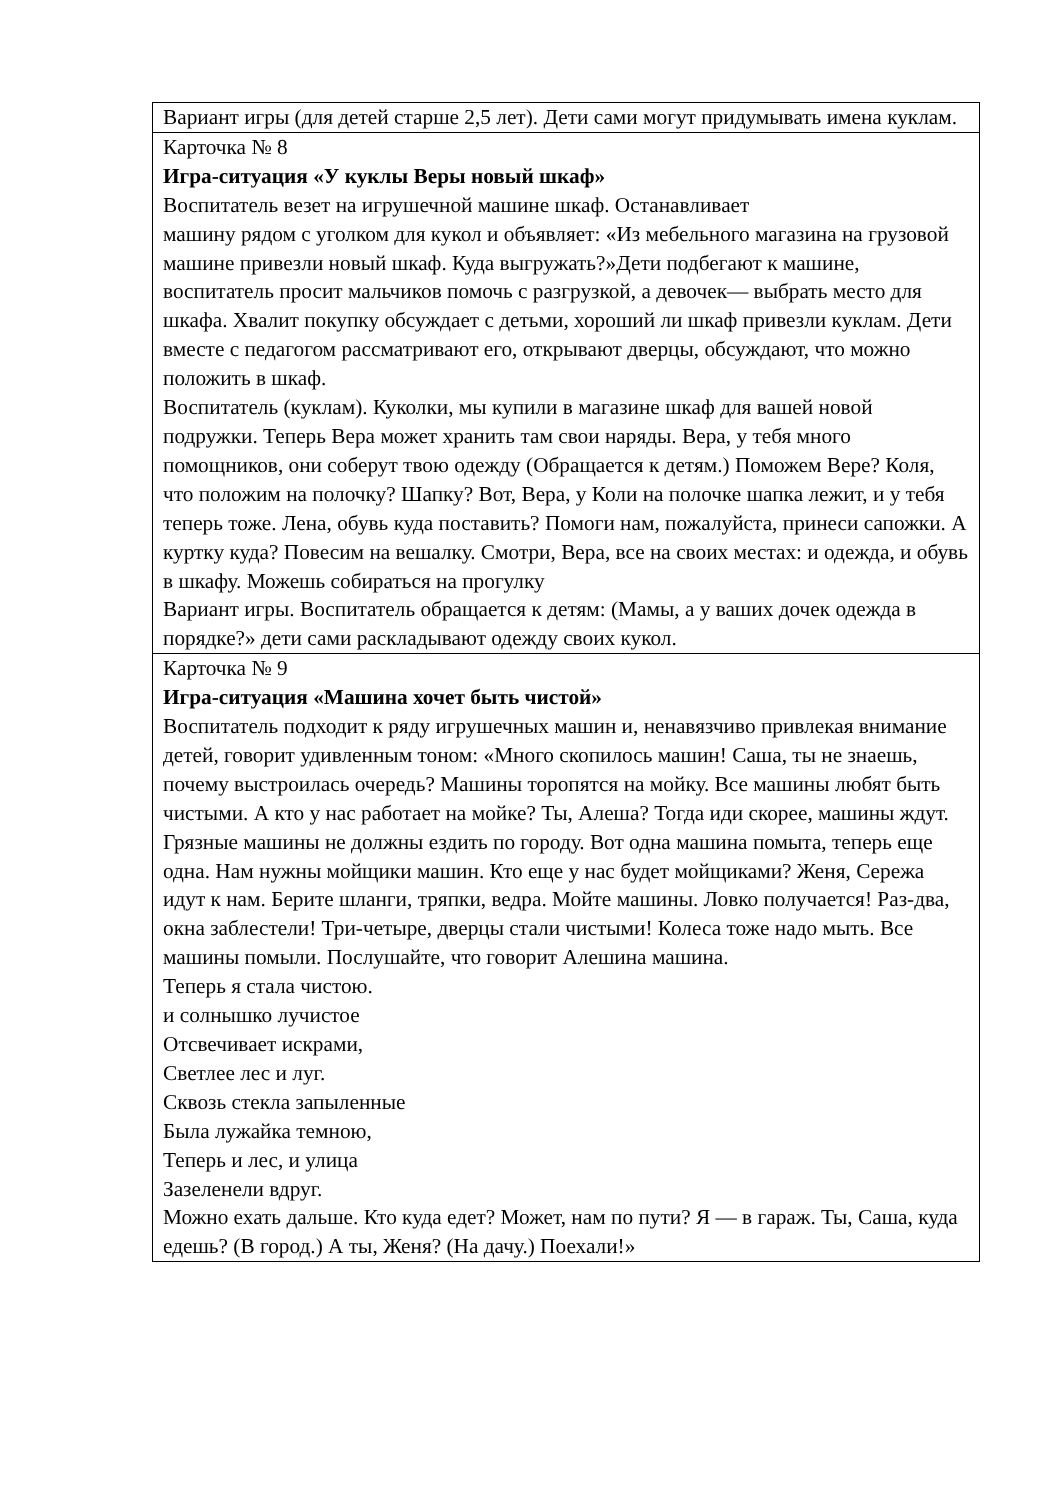| Вариант игры (для детей старше 2,5 лет). Дети сами могут придумывать имена куклам. |
| Карточка № 8 Игра-ситуация «У куклы Веры новый шкаф» Воспитатель везет на игрушечной машине шкаф. Останавливает машину рядом с уголком для кукол и объявляет: «Из мебельного магазина на грузовой машине привезли новый шкаф. Куда выгружать?»Дети подбегают к машине, воспитатель просит мальчиков помочь с разгрузкой, а девочек— выбрать место для шкафа. Хвалит покупку обсуждает с детьми, хороший ли шкаф привезли куклам. Дети вместе с педагогом рассматривают его, открывают дверцы, обсуждают, что можно положить в шкаф. Воспитатель (куклам). Куколки, мы купили в магазине шкаф для вашей новой подружки. Теперь Вера может хранить там свои наряды. Вера, у тебя много помощников, они соберут твою одежду (Обращается к детям.) Поможем Вере? Коля, что положим на полочку? Шапку? Вот, Вера, у Коли на полочке шапка лежит, и у тебя теперь тоже. Лена, обувь куда поставить? Помоги нам, пожалуйста, принеси сапожки. А куртку куда? Повесим на вешалку. Смотри, Вера, все на своих местах: и одежда, и обувь в шкафу. Можешь собираться на прогулку Вариант игры. Воспитатель обращается к детям: (Мамы, а у ваших дочек одежда в порядке?» дети сами раскладывают одежду своих кукол. |
| Карточка № 9 Игра-ситуация «Машина хочет быть чистой» Воспитатель подходит к ряду игрушечных машин и, ненавязчиво привлекая внимание детей, говорит удивленным тоном: «Много скопилось машин! Саша, ты не знаешь, почему выстроилась очередь? Машины торопятся на мойку. Все машины любят быть чистыми. А кто у нас работает на мойке? Ты, Алеша? Тогда иди скорее, машины ждут. Грязные машины не должны ездить по городу. Вот одна машина помыта, теперь еще одна. Нам нужны мойщики машин. Кто еще у нас будет мойщиками? Женя, Сережа идут к нам. Берите шланги, тряпки, ведра. Мойте машины. Ловко получается! Раз-два, окна заблестели! Три-четыре, дверцы стали чистыми! Колеса тоже надо мыть. Все машины помыли. Послушайте, что говорит Алешина машина. Теперь я стала чистою. и солнышко лучистое Отсвечивает искрами, Светлее лес и луг. Сквозь стекла запыленные Была лужайка темною, Теперь и лес, и улица Зазеленели вдруг. Можно ехать дальше. Кто куда едет? Может, нам по пути? Я — в гараж. Ты, Саша, куда едешь? (В город.) А ты, Женя? (На дачу.) Поехали!» |